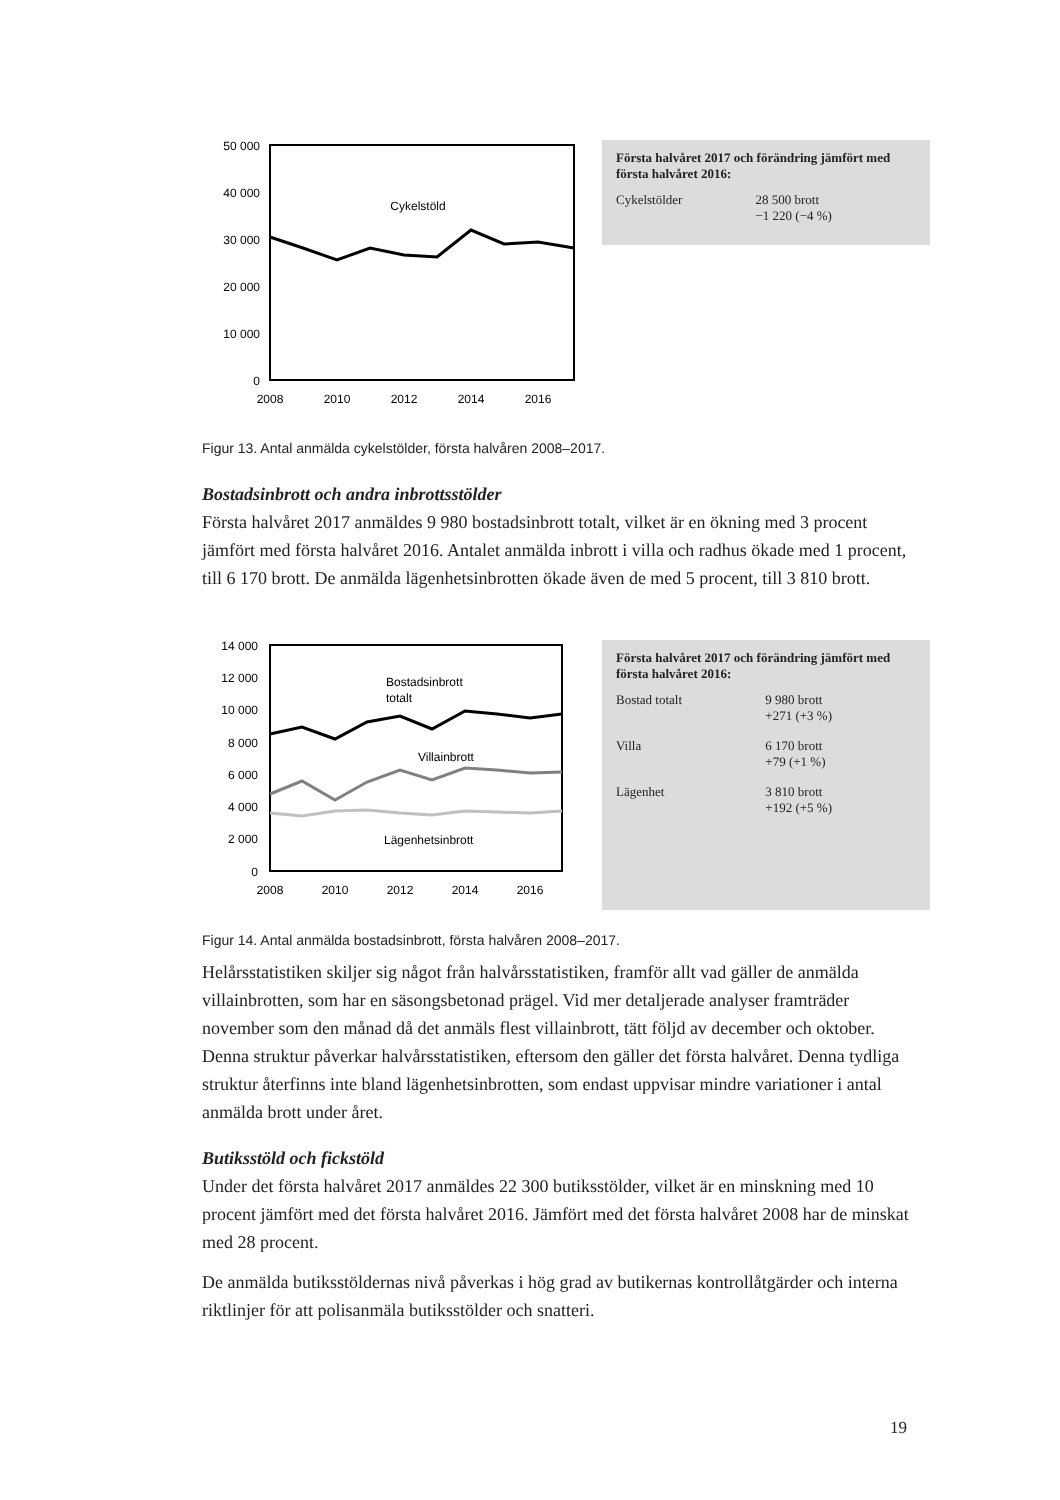50 000
40 000
30 000
20 000
10 000
0
2008
2010
2012
2014
2016
Cykelstöld
Första halvåret 2017 och förändring jämfört med första halvåret 2016:
| Cykelstölder | 28 500 brott −1 220 (−4 %) |
Figur 13. Antal anmälda cykelstölder, första halvåren 2008–2017.
Bostadsinbrott och andra inbrottsstölder
Första halvåret 2017 anmäldes 9 980 bostadsinbrott totalt, vilket är en ökning med 3 procent jämfört med första halvåret 2016. Antalet anmälda inbrott i villa och radhus ökade med 1 procent, till 6 170 brott. De anmälda lägenhetsinbrotten ökade även de med 5 procent, till 3 810 brott.
14 000
12 000
10 000
8 000
6 000
4 000
2 000
0
2008
2010
2012
2014
2016
Bostadsinbrott
totalt
Villainbrott
Lägenhetsinbrott
Första halvåret 2017 och förändring jämfört med första halvåret 2016:
| Bostad totalt | 9 980 brott +271 (+3 %) |
| Villa | 6 170 brott +79 (+1 %) |
| Lägenhet | 3 810 brott +192 (+5 %) |
Figur 14. Antal anmälda bostadsinbrott, första halvåren 2008–2017.
Helårsstatistiken skiljer sig något från halvårsstatistiken, framför allt vad gäller de anmälda villainbrotten, som har en säsongsbetonad prägel. Vid mer detaljerade analyser framträder november som den månad då det anmäls flest villainbrott, tätt följd av december och oktober. Denna struktur påverkar halvårsstatistiken, eftersom den gäller det första halvåret. Denna tydliga struktur återfinns inte bland lägenhets­inbrotten, som endast uppvisar mindre variationer i antal anmälda brott under året.
Butiksstöld och fickstöld
Under det första halvåret 2017 anmäldes 22 300 butiksstölder, vilket är en minskning med 10 procent jämfört med det första halvåret 2016. Jämfört med det första halvåret 2008 har de minskat med 28 procent.
De anmälda butiksstöldernas nivå påverkas i hög grad av butikernas kontrollåtgärder och interna riktlinjer för att polisanmäla butiksstölder och snatteri.
19